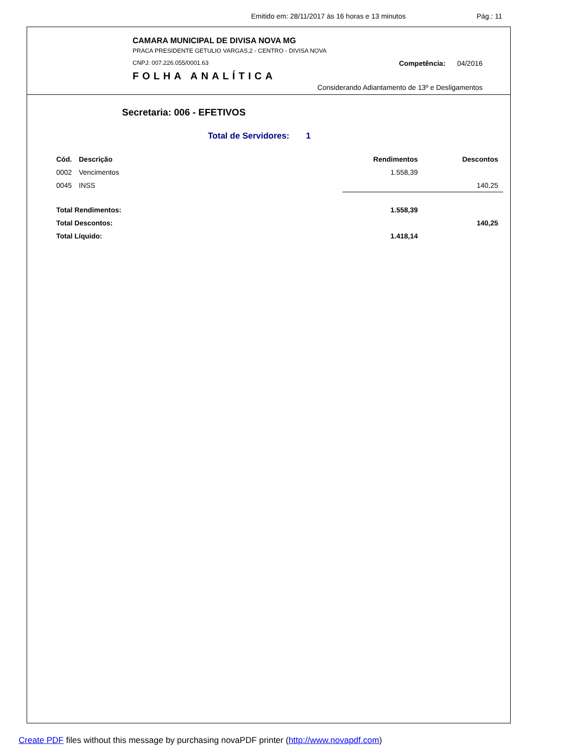Emitido em: 28/11/2017 às 16 horas e 13 minutos Pág.: 11
CAMARA MUNICIPAL DE DIVISA NOVA MG
PRACA PRESIDENTE GETULIO VARGAS,2 - CENTRO - DIVISA NOVA
CNPJ: 007.226.055/0001.63
FOLHA ANALÍTICA
Competência: 04/2016
Considerando Adiantamento de 13º e Desligamentos
Secretaria: 006 - EFETIVOS
Total de Servidores: 1
| Cód. | Descrição | Rendimentos | Descontos |
| --- | --- | --- | --- |
| 0002 | Vencimentos | 1.558,39 | |
| 0045 | INSS | | 140,25 |
| Total Rendimentos: | | 1.558,39 | |
| Total Descontos: | | | 140,25 |
| Total Líquido: | | 1.418,14 | |
Create PDF files without this message by purchasing novaPDF printer (http://www.novapdf.com)